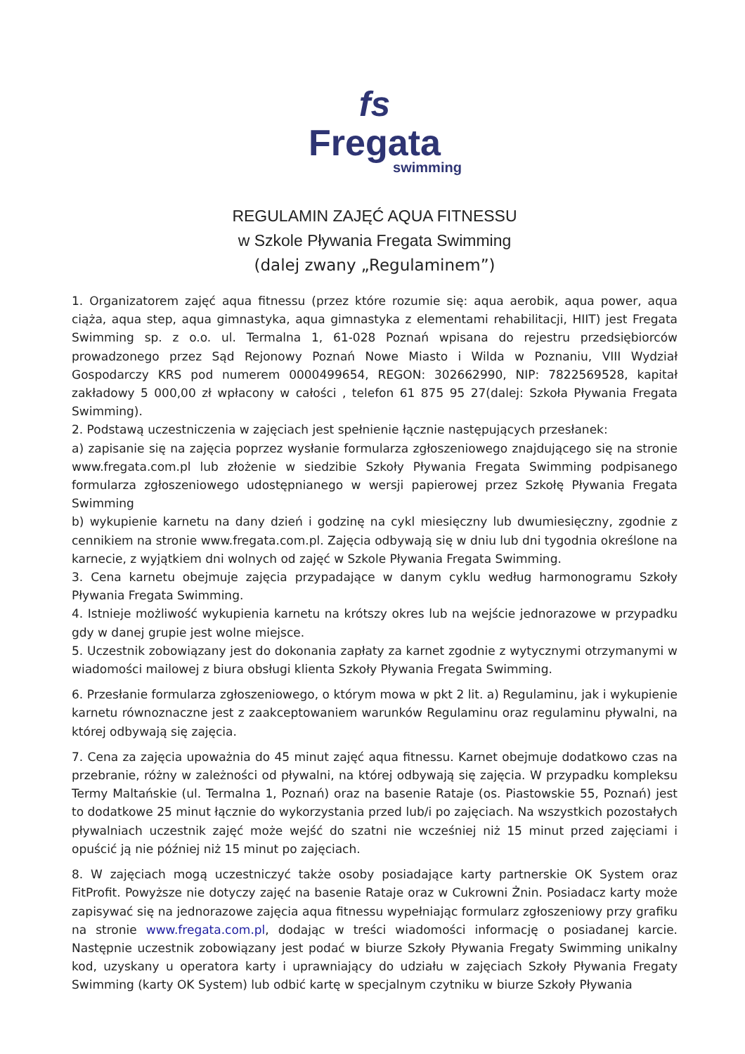fs
Fregata
swimming
REGULAMIN ZAJĘĆ AQUA FITNESSU
w Szkole Pływania Fregata Swimming
(dalej zwany „Regulaminem”)
1. Organizatorem zajęć aqua fitnessu (przez które rozumie się: aqua aerobik, aqua power, aqua ciąża, aqua step, aqua gimnastyka, aqua gimnastyka z elementami rehabilitacji, HIIT) jest Fregata Swimming sp. z o.o. ul. Termalna 1, 61-028 Poznań wpisana do rejestru przedsiębiorców prowadzonego przez Sąd Rejonowy Poznań Nowe Miasto i Wilda w Poznaniu, VIII Wydział Gospodarczy KRS pod numerem 0000499654, REGON: 302662990, NIP: 7822569528, kapitał zakładowy 5 000,00 zł wpłacony w całości , telefon 61 875 95 27(dalej: Szkoła Pływania Fregata Swimming).
2. Podstawą uczestniczenia w zajęciach jest spełnienie łącznie następujących przesłanek:
a) zapisanie się na zajęcia poprzez wysłanie formularza zgłoszeniowego znajdującego się na stronie www.fregata.com.pl lub złożenie w siedzibie Szkoły Pływania Fregata Swimming podpisanego formularza zgłoszeniowego udostępnianego w wersji papierowej przez Szkołę Pływania Fregata Swimming
b) wykupienie karnetu na dany dzień i godzinę na cykl miesięczny lub dwumiesięczny, zgodnie z cennikiem na stronie www.fregata.com.pl. Zajęcia odbywają się w dniu lub dni tygodnia określone na karnecie, z wyjątkiem dni wolnych od zajęć w Szkole Pływania Fregata Swimming.
3. Cena karnetu obejmuje zajęcia przypadające w danym cyklu według harmonogramu Szkoły Pływania Fregata Swimming.
4. Istnieje możliwość wykupienia karnetu na krótszy okres lub na wejście jednorazowe w przypadku gdy w danej grupie jest wolne miejsce.
5. Uczestnik zobowiązany jest do dokonania zapłaty za karnet zgodnie z wytycznymi otrzymanymi w wiadomości mailowej z biura obsługi klienta Szkoły Pływania Fregata Swimming.
6. Przesłanie formularza zgłoszeniowego, o którym mowa w pkt 2 lit. a) Regulaminu, jak i wykupienie karnetu równoznaczne jest z zaakceptowaniem warunków Regulaminu oraz regulaminu pływalni, na której odbywają się zajęcia.
7. Cena za zajęcia upoważnia do 45 minut zajęć aqua fitnessu. Karnet obejmuje dodatkowo czas na przebranie, różny w zależności od pływalni, na której odbywają się zajęcia. W przypadku kompleksu Termy Maltańskie (ul. Termalna 1, Poznań) oraz na basenie Rataje (os. Piastowskie 55, Poznań) jest to dodatkowe 25 minut łącznie do wykorzystania przed lub/i po zajęciach. Na wszystkich pozostałych pływalniach uczestnik zajęć może wejść do szatni nie wcześniej niż 15 minut przed zajęciami i opuścić ją nie później niż 15 minut po zajęciach.
8. W zajęciach mogą uczestniczyć także osoby posiadające karty partnerskie OK System oraz FitProfit. Powyższe nie dotyczy zajęć na basenie Rataje oraz w Cukrowni Żnin. Posiadacz karty może zapisywać się na jednorazowe zajęcia aqua fitnessu wypełniając formularz zgłoszeniowy przy grafiku na stronie www.fregata.com.pl, dodając w treści wiadomości informację o posiadanej karcie. Następnie uczestnik zobowiązany jest podać w biurze Szkoły Pływania Fregaty Swimming unikalny kod, uzyskany u operatora karty i uprawniający do udziału w zajęciach Szkoły Pływania Fregaty Swimming (karty OK System) lub odbić kartę w specjalnym czytniku w biurze Szkoły Pływania